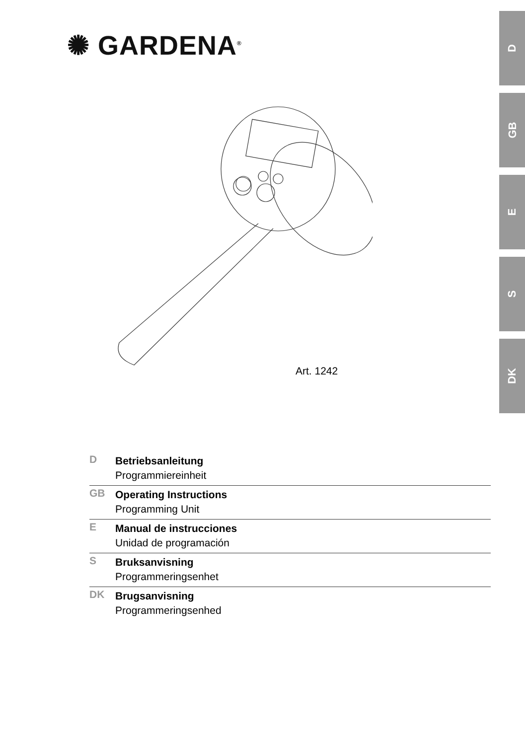✺ GARDENA<sup>®</sup>
D
GB
E
S
DK
Art. 1242
D
Betriebsanleitung
Programmiereinheit
GB
Operating Instructions
Programming Unit
E
Manual de instrucciones
Unidad de programación
S
Bruksanvisning
Programmeringsenhet
DK
Brugsanvisning
Programmeringsenhed